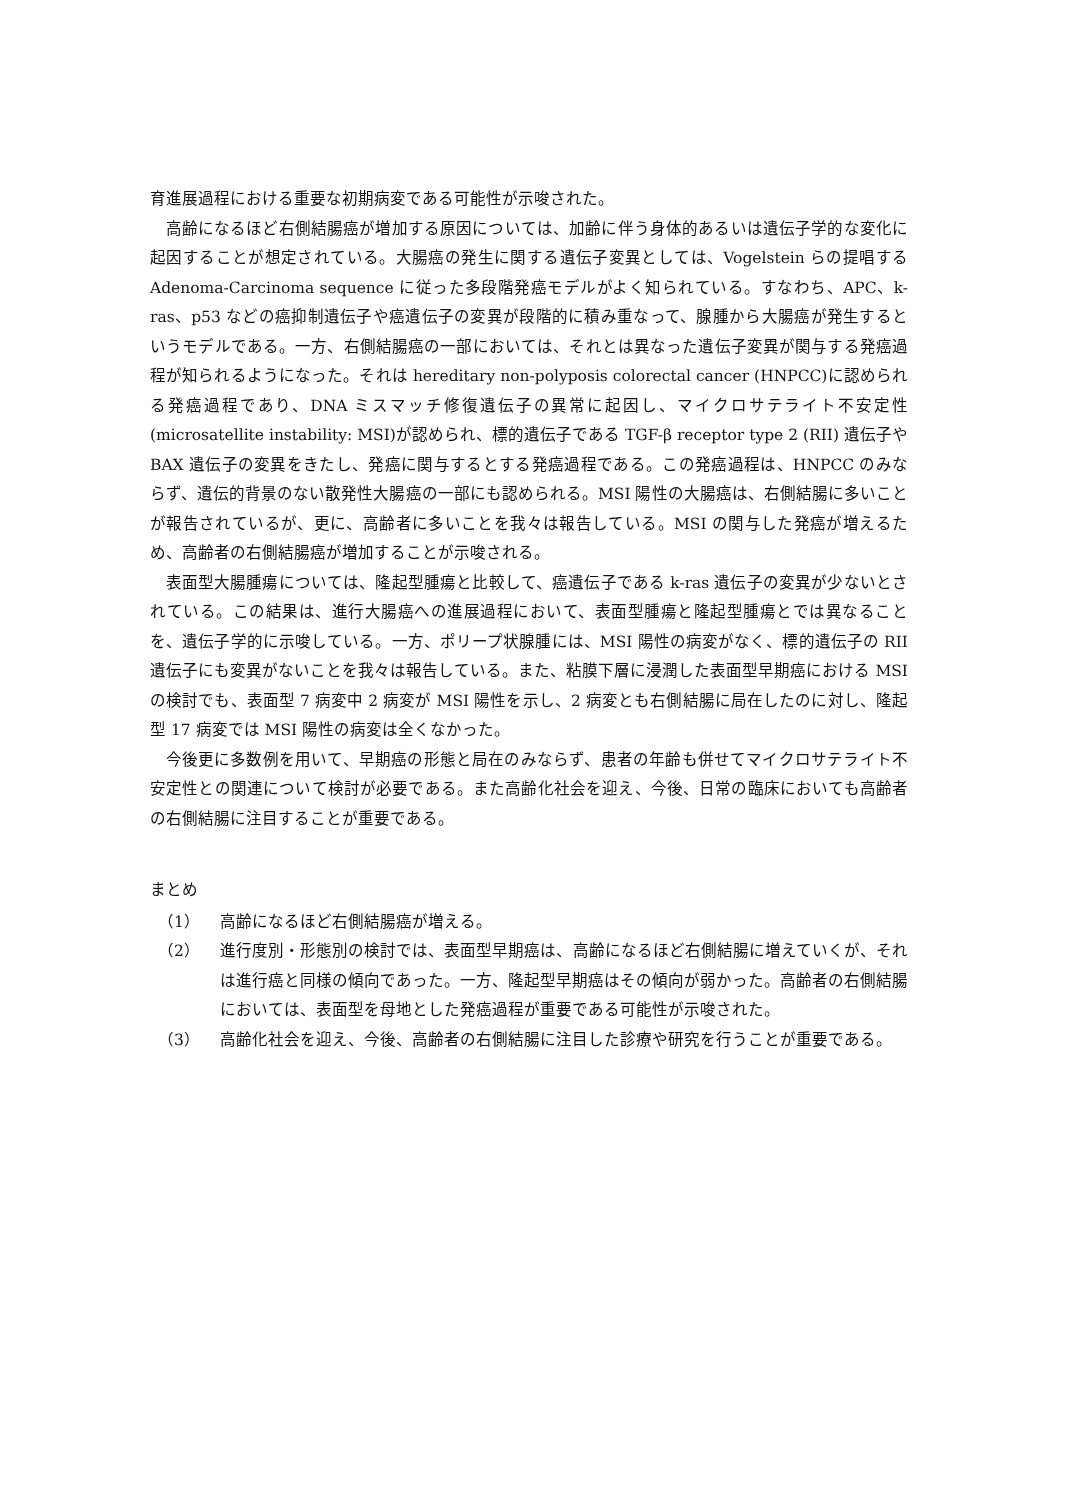育進展過程における重要な初期病変である可能性が示唆された。
高齢になるほど右側結腸癌が増加する原因については、加齢に伴う身体的あるいは遺伝子学的な変化に起因することが想定されている。大腸癌の発生に関する遺伝子変異としては、Vogelstein らの提唱する Adenoma-Carcinoma sequence に従った多段階発癌モデルがよく知られている。すなわち、APC、k-ras、p53 などの癌抑制遺伝子や癌遺伝子の変異が段階的に積み重なって、腺腫から大腸癌が発生するというモデルである。一方、右側結腸癌の一部においては、それとは異なった遺伝子変異が関与する発癌過程が知られるようになった。それは hereditary non-polyposis colorectal cancer (HNPCC)に認められる発癌過程であり、DNA ミスマッチ修復遺伝子の異常に起因し、マイクロサテライト不安定性(microsatellite instability: MSI)が認められ、標的遺伝子である TGF-β receptor type 2 (RII) 遺伝子や BAX 遺伝子の変異をきたし、発癌に関与するとする発癌過程である。この発癌過程は、HNPCC のみならず、遺伝的背景のない散発性大腸癌の一部にも認められる。MSI 陽性の大腸癌は、右側結腸に多いことが報告されているが、更に、高齢者に多いことを我々は報告している。MSI の関与した発癌が増えるため、高齢者の右側結腸癌が増加することが示唆される。
表面型大腸腫瘍については、隆起型腫瘍と比較して、癌遺伝子である k-ras 遺伝子の変異が少ないとされている。この結果は、進行大腸癌への進展過程において、表面型腫瘍と隆起型腫瘍とでは異なることを、遺伝子学的に示唆している。一方、ポリープ状腺腫には、MSI 陽性の病変がなく、標的遺伝子の RII 遺伝子にも変異がないことを我々は報告している。また、粘膜下層に浸潤した表面型早期癌における MSI の検討でも、表面型 7 病変中 2 病変が MSI 陽性を示し、2 病変とも右側結腸に局在したのに対し、隆起型 17 病変では MSI 陽性の病変は全くなかった。
今後更に多数例を用いて、早期癌の形態と局在のみならず、患者の年齢も併せてマイクロサテライト不安定性との関連について検討が必要である。また高齢化社会を迎え、今後、日常の臨床においても高齢者の右側結腸に注目することが重要である。
まとめ
（1） 高齢になるほど右側結腸癌が増える。
（2） 進行度別・形態別の検討では、表面型早期癌は、高齢になるほど右側結腸に増えていくが、それは進行癌と同様の傾向であった。一方、隆起型早期癌はその傾向が弱かった。高齢者の右側結腸においては、表面型を母地とした発癌過程が重要である可能性が示唆された。
（3） 高齢化社会を迎え、今後、高齢者の右側結腸に注目した診療や研究を行うことが重要である。